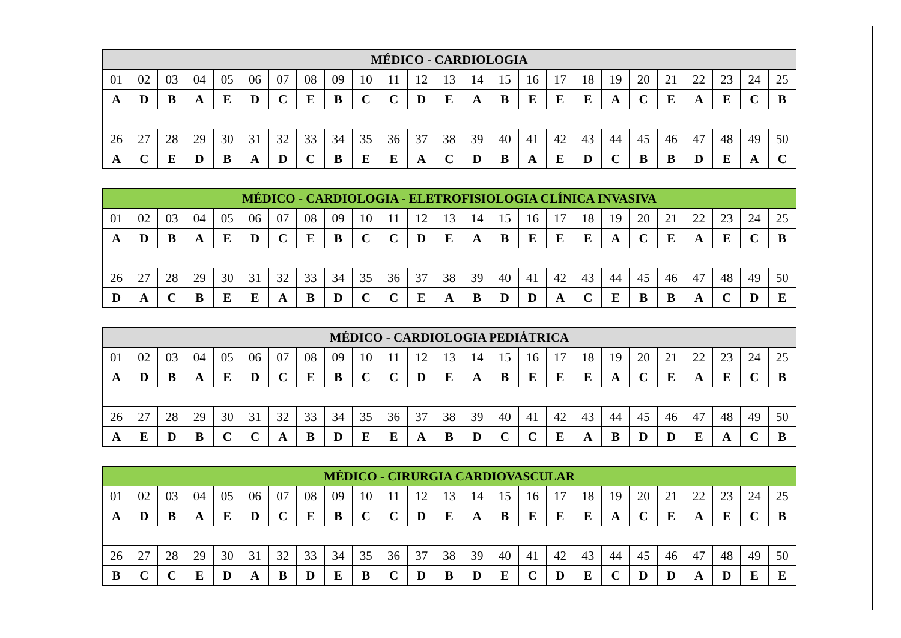| MÉDICO - CARDIOLOGIA | | | | | | | | | | | | | | | | | | | | | | | | |
| --- | --- | --- | --- | --- | --- | --- | --- | --- | --- | --- | --- | --- | --- | --- | --- | --- | --- | --- | --- | --- | --- | --- | --- | --- |
| 01 | 02 | 03 | 04 | 05 | 06 | 07 | 08 | 09 | 10 | 11 | 12 | 13 | 14 | 15 | 16 | 17 | 18 | 19 | 20 | 21 | 22 | 23 | 24 | 25 |
| A | D | B | A | E | D | C | E | B | C | C | D | E | A | B | E | E | E | A | C | E | A | E | C | B |
| 26 | 27 | 28 | 29 | 30 | 31 | 32 | 33 | 34 | 35 | 36 | 37 | 38 | 39 | 40 | 41 | 42 | 43 | 44 | 45 | 46 | 47 | 48 | 49 | 50 |
| A | C | E | D | B | A | D | C | B | E | E | A | C | D | B | A | E | D | C | B | B | D | E | A | C |
| MÉDICO - CARDIOLOGIA - ELETROFISIOLOGIA CLÍNICA INVASIVA | | | | | | | | | | | | | | | | | | | | | | | | |
| --- | --- | --- | --- | --- | --- | --- | --- | --- | --- | --- | --- | --- | --- | --- | --- | --- | --- | --- | --- | --- | --- | --- | --- | --- |
| 01 | 02 | 03 | 04 | 05 | 06 | 07 | 08 | 09 | 10 | 11 | 12 | 13 | 14 | 15 | 16 | 17 | 18 | 19 | 20 | 21 | 22 | 23 | 24 | 25 |
| A | D | B | A | E | D | C | E | B | C | C | D | E | A | B | E | E | E | A | C | E | A | E | C | B |
| 26 | 27 | 28 | 29 | 30 | 31 | 32 | 33 | 34 | 35 | 36 | 37 | 38 | 39 | 40 | 41 | 42 | 43 | 44 | 45 | 46 | 47 | 48 | 49 | 50 |
| D | A | C | B | E | E | A | B | D | C | C | E | A | B | D | D | A | C | E | B | B | A | C | D | E |
| MÉDICO - CARDIOLOGIA PEDIÁTRICA | | | | | | | | | | | | | | | | | | | | | | | | |
| --- | --- | --- | --- | --- | --- | --- | --- | --- | --- | --- | --- | --- | --- | --- | --- | --- | --- | --- | --- | --- | --- | --- | --- | --- |
| 01 | 02 | 03 | 04 | 05 | 06 | 07 | 08 | 09 | 10 | 11 | 12 | 13 | 14 | 15 | 16 | 17 | 18 | 19 | 20 | 21 | 22 | 23 | 24 | 25 |
| A | D | B | A | E | D | C | E | B | C | C | D | E | A | B | E | E | E | A | C | E | A | E | C | B |
| 26 | 27 | 28 | 29 | 30 | 31 | 32 | 33 | 34 | 35 | 36 | 37 | 38 | 39 | 40 | 41 | 42 | 43 | 44 | 45 | 46 | 47 | 48 | 49 | 50 |
| A | E | D | B | C | C | A | B | D | E | E | A | B | D | C | C | E | A | B | D | D | E | A | C | B |
| MÉDICO - CIRURGIA CARDIOVASCULAR | | | | | | | | | | | | | | | | | | | | | | | | |
| --- | --- | --- | --- | --- | --- | --- | --- | --- | --- | --- | --- | --- | --- | --- | --- | --- | --- | --- | --- | --- | --- | --- | --- | --- |
| 01 | 02 | 03 | 04 | 05 | 06 | 07 | 08 | 09 | 10 | 11 | 12 | 13 | 14 | 15 | 16 | 17 | 18 | 19 | 20 | 21 | 22 | 23 | 24 | 25 |
| A | D | B | A | E | D | C | E | B | C | C | D | E | A | B | E | E | E | A | C | E | A | E | C | B |
| 26 | 27 | 28 | 29 | 30 | 31 | 32 | 33 | 34 | 35 | 36 | 37 | 38 | 39 | 40 | 41 | 42 | 43 | 44 | 45 | 46 | 47 | 48 | 49 | 50 |
| B | C | C | E | D | A | B | D | E | B | C | D | B | D | E | C | D | E | C | D | D | A | D | E | E |